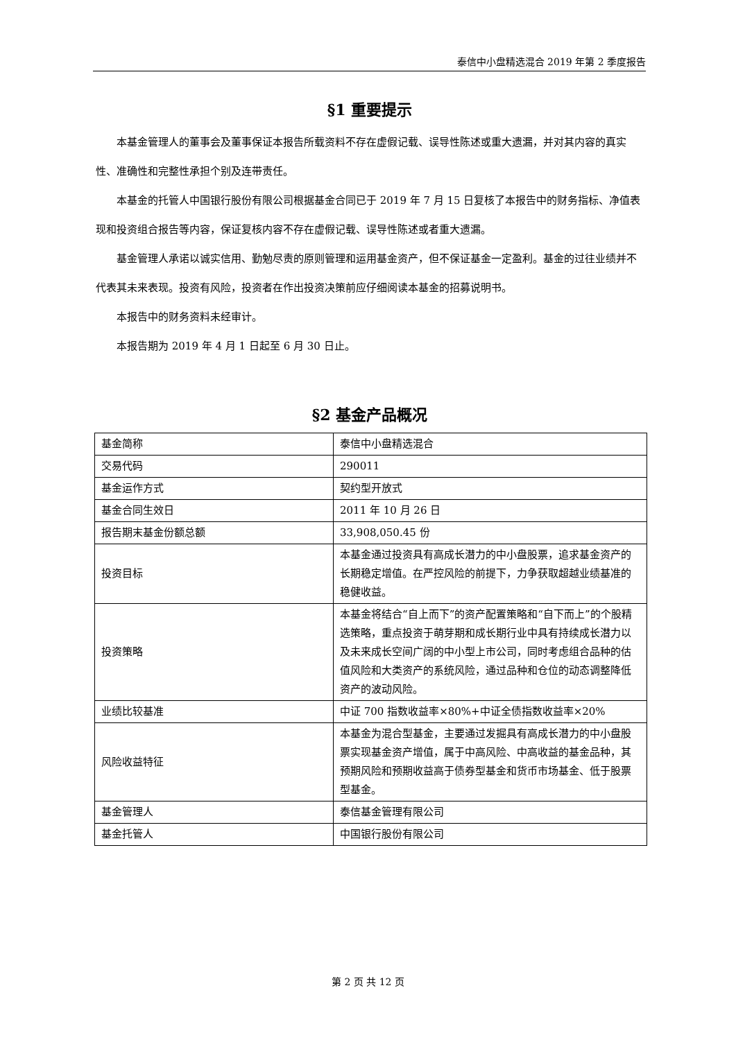泰信中小盘精选混合 2019 年第 2 季度报告
§1 重要提示
本基金管理人的董事会及董事保证本报告所载资料不存在虚假记载、误导性陈述或重大遗漏，并对其内容的真实性、准确性和完整性承担个别及连带责任。
本基金的托管人中国银行股份有限公司根据基金合同已于 2019 年 7 月 15 日复核了本报告中的财务指标、净值表现和投资组合报告等内容，保证复核内容不存在虚假记载、误导性陈述或者重大遗漏。
基金管理人承诺以诚实信用、勤勉尽责的原则管理和运用基金资产，但不保证基金一定盈利。基金的过往业绩并不代表其未来表现。投资有风险，投资者在作出投资决策前应仔细阅读本基金的招募说明书。
本报告中的财务资料未经审计。
本报告期为 2019 年 4 月 1 日起至 6 月 30 日止。
§2 基金产品概况
| 基金简称 | 泰信中小盘精选混合 |
| 交易代码 | 290011 |
| 基金运作方式 | 契约型开放式 |
| 基金合同生效日 | 2011 年 10 月 26 日 |
| 报告期末基金份额总额 | 33,908,050.45 份 |
| 投资目标 | 本基金通过投资具有高成长潜力的中小盘股票，追求基金资产的长期稳定增值。在严控风险的前提下，力争获取超越业绩基准的稳健收益。 |
| 投资策略 | 本基金将结合“自上而下”的资产配置策略和“自下而上”的个股精选策略，重点投资于萌芽期和成长期行业中具有持续成长潜力以及未来成长空间广阔的中小型上市公司，同时考虑组合品种的估值风险和大类资产的系统风险，通过品种和仓位的动态调整降低资产的波动风险。 |
| 业绩比较基准 | 中证 700 指数收益率×80%+中证全债指数收益率×20% |
| 风险收益特征 | 本基金为混合型基金，主要通过发掘具有高成长潜力的中小盘股票实现基金资产增值，属于中高风险、中高收益的基金品种，其预期风险和预期收益高于债券型基金和货币市场基金、低于股票型基金。 |
| 基金管理人 | 泰信基金管理有限公司 |
| 基金托管人 | 中国银行股份有限公司 |
第 2 页 共 12 页